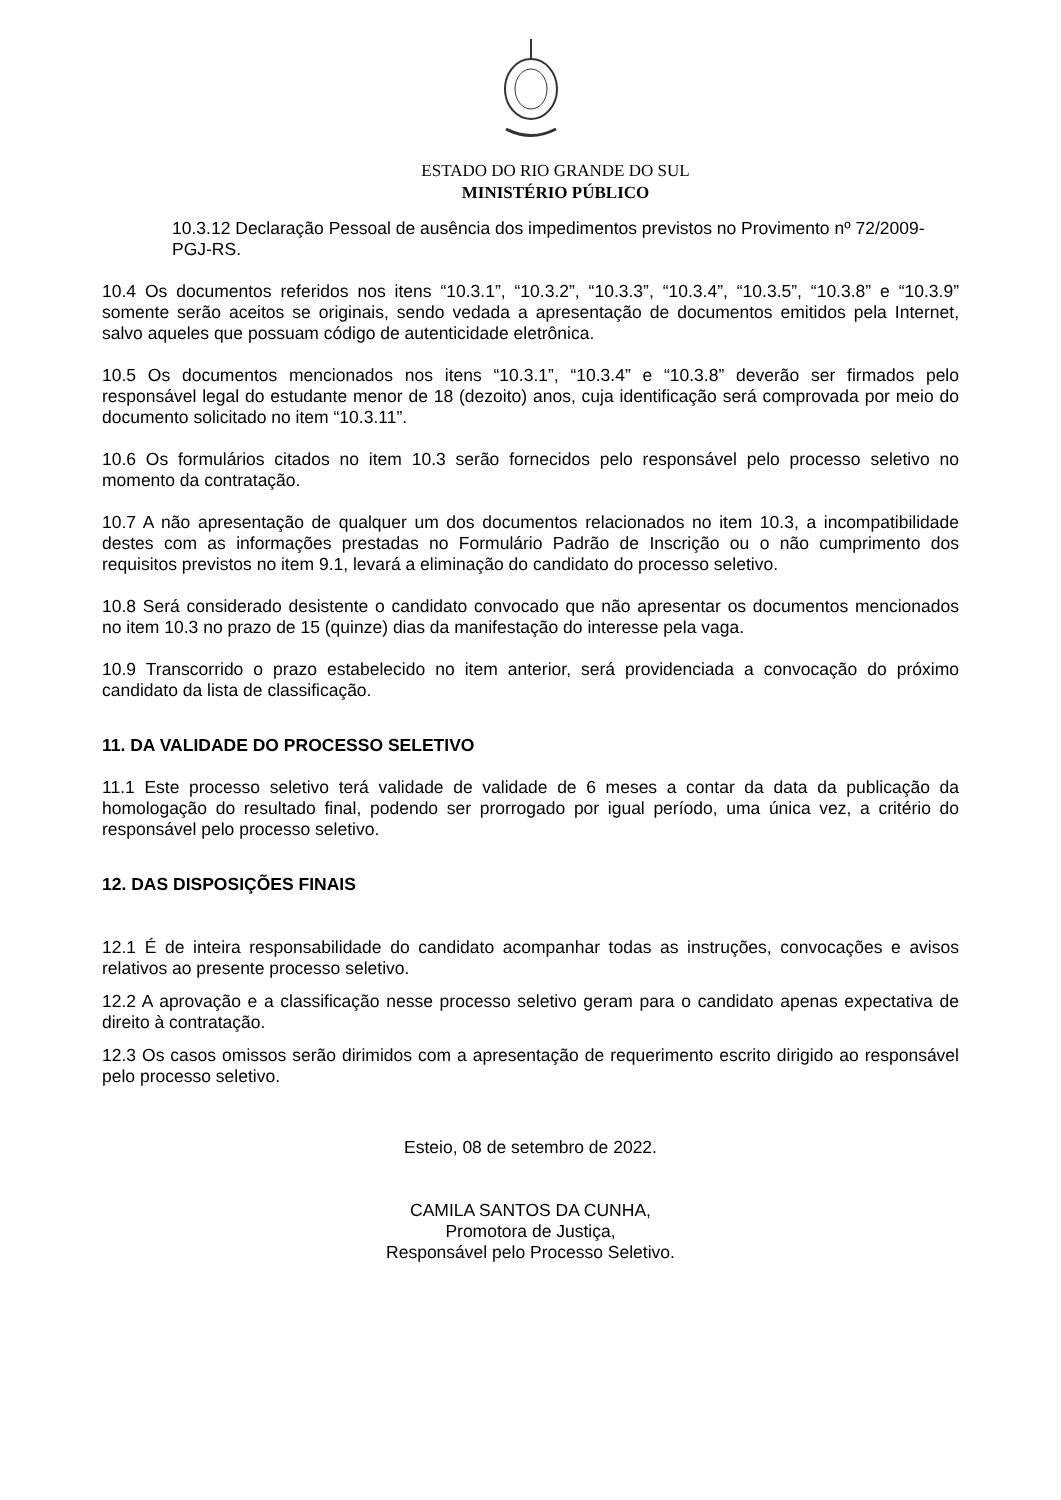ESTADO DO RIO GRANDE DO SUL
MINISTÉRIO PÚBLICO
10.3.12 Declaração Pessoal de ausência dos impedimentos previstos no Provimento nº 72/2009-PGJ-RS.
10.4 Os documentos referidos nos itens “10.3.1”, “10.3.2”, “10.3.3”, “10.3.4”, “10.3.5”, “10.3.8” e “10.3.9” somente serão aceitos se originais, sendo vedada a apresentação de documentos emitidos pela Internet, salvo aqueles que possuam código de autenticidade eletrônica.
10.5 Os documentos mencionados nos itens “10.3.1”, “10.3.4” e “10.3.8” deverão ser firmados pelo responsável legal do estudante menor de 18 (dezoito) anos, cuja identificação será comprovada por meio do documento solicitado no item “10.3.11”.
10.6 Os formulários citados no item 10.3 serão fornecidos pelo responsável pelo processo seletivo no momento da contratação.
10.7 A não apresentação de qualquer um dos documentos relacionados no item 10.3, a incompatibilidade destes com as informações prestadas no Formulário Padrão de Inscrição ou o não cumprimento dos requisitos previstos no item 9.1, levará a eliminação do candidato do processo seletivo.
10.8 Será considerado desistente o candidato convocado que não apresentar os documentos mencionados no item 10.3 no prazo de 15 (quinze) dias da manifestação do interesse pela vaga.
10.9 Transcorrido o prazo estabelecido no item anterior, será providenciada a convocação do próximo candidato da lista de classificação.
11. DA VALIDADE DO PROCESSO SELETIVO
11.1 Este processo seletivo terá validade de validade de 6 meses a contar da data da publicação da homologação do resultado final, podendo ser prorrogado por igual período, uma única vez, a critério do responsável pelo processo seletivo.
12. DAS DISPOSIÇÕES FINAIS
12.1 É de inteira responsabilidade do candidato acompanhar todas as instruções, convocações e avisos relativos ao presente processo seletivo.
12.2 A aprovação e a classificação nesse processo seletivo geram para o candidato apenas expectativa de direito à contratação.
12.3 Os casos omissos serão dirimidos com a apresentação de requerimento escrito dirigido ao responsável pelo processo seletivo.
Esteio, 08 de setembro de 2022.
CAMILA SANTOS DA CUNHA,
Promotora de Justiça,
Responsável pelo Processo Seletivo.